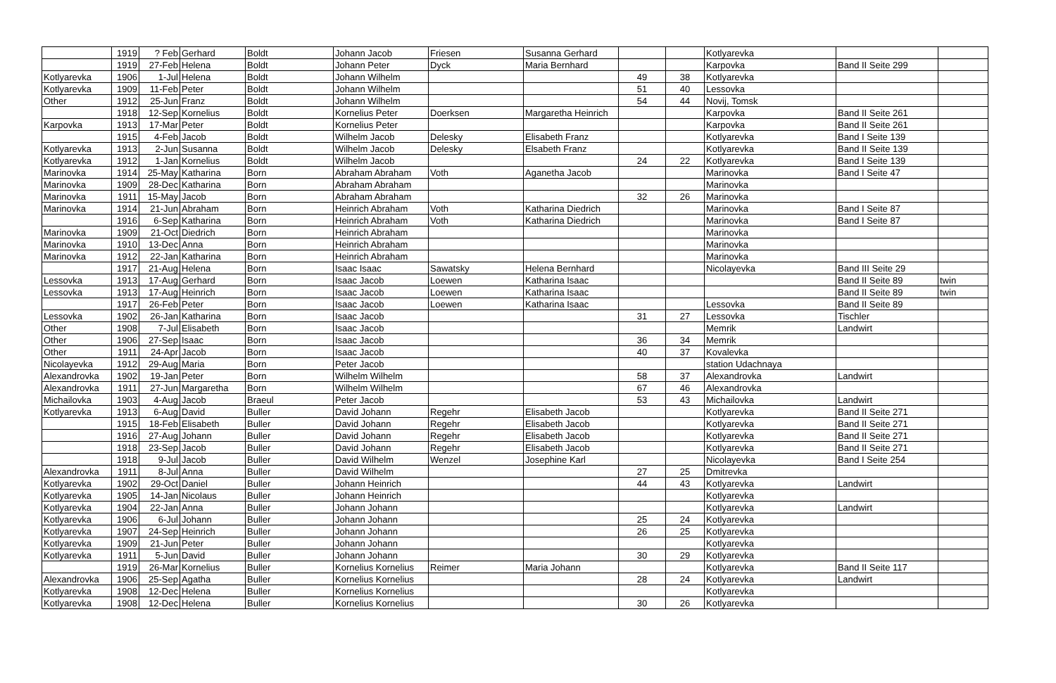| | 1919 | ? Feb | Gerhard | Boldt | Johann Jacob | Friesen | Susanna Gerhard | | | Kotlyarevka | | |
| | 1919 | 27-Feb | Helena | Boldt | Johann Peter | Dyck | Maria Bernhard | | | Karpovka | Band II Seite 299 | |
| Kotlyarevka | 1906 | 1-Jul | Helena | Boldt | Johann Wilhelm | | | 49 | 38 | Kotlyarevka | | |
| Kotlyarevka | 1909 | 11-Feb | Peter | Boldt | Johann Wilhelm | | | 51 | 40 | Lessovka | | |
| Other | 1912 | 25-Jun | Franz | Boldt | Johann Wilhelm | | | 54 | 44 | Novij, Tomsk | | |
| | 1918 | 12-Sep | Kornelius | Boldt | Kornelius Peter | Doerksen | Margaretha Heinrich | | | Karpovka | Band II Seite 261 | |
| Karpovka | 1913 | 17-Mar | Peter | Boldt | Kornelius Peter | | | | | Karpovka | Band II Seite 261 | |
| | 1915 | 4-Feb | Jacob | Boldt | Wilhelm Jacob | Delesky | Elisabeth Franz | | | Kotlyarevka | Band I Seite 139 | |
| Kotlyarevka | 1913 | 2-Jun | Susanna | Boldt | Wilhelm Jacob | Delesky | Elsabeth Franz | | | Kotlyarevka | Band II Seite 139 | |
| Kotlyarevka | 1912 | 1-Jan | Kornelius | Boldt | Wilhelm Jacob | | | 24 | 22 | Kotlyarevka | Band I Seite 139 | |
| Marinovka | 1914 | 25-May | Katharina | Born | Abraham Abraham | Voth | Aganetha Jacob | | | Marinovka | Band I Seite 47 | |
| Marinovka | 1909 | 28-Dec | Katharina | Born | Abraham Abraham | | | | | Marinovka | | |
| Marinovka | 1911 | 15-May | Jacob | Born | Abraham Abraham | | | 32 | 26 | Marinovka | | |
| Marinovka | 1914 | 21-Jun | Abraham | Born | Heinrich Abraham | Voth | Katharina Diedrich | | | Marinovka | Band I Seite 87 | |
| | 1916 | 6-Sep | Katharina | Born | Heinrich Abraham | Voth | Katharina Diedrich | | | Marinovka | Band I Seite 87 | |
| Marinovka | 1909 | 21-Oct | Diedrich | Born | Heinrich Abraham | | | | | Marinovka | | |
| Marinovka | 1910 | 13-Dec | Anna | Born | Heinrich Abraham | | | | | Marinovka | | |
| Marinovka | 1912 | 22-Jan | Katharina | Born | Heinrich Abraham | | | | | Marinovka | | |
| | 1917 | 21-Aug | Helena | Born | Isaac Isaac | Sawatsky | Helena Bernhard | | | Nicolayevka | Band III Seite 29 | |
| Lessovka | 1913 | 17-Aug | Gerhard | Born | Isaac Jacob | Loewen | Katharina Isaac | | | | Band II Seite 89 | twin |
| Lessovka | 1913 | 17-Aug | Heinrich | Born | Isaac Jacob | Loewen | Katharina Isaac | | | | Band II Seite 89 | twin |
| | 1917 | 26-Feb | Peter | Born | Isaac Jacob | Loewen | Katharina Isaac | | | Lessovka | Band II Seite 89 | |
| Lessovka | 1902 | 26-Jan | Katharina | Born | Isaac Jacob | | | 31 | 27 | Lessovka | Tischler | |
| Other | 1908 | 7-Jul | Elisabeth | Born | Isaac Jacob | | | | | Memrik | Landwirt | |
| Other | 1906 | 27-Sep | Isaac | Born | Isaac Jacob | | | 36 | 34 | Memrik | | |
| Other | 1911 | 24-Apr | Jacob | Born | Isaac Jacob | | | 40 | 37 | Kovalevka | | |
| Nicolayevka | 1912 | 29-Aug | Maria | Born | Peter Jacob | | | | | station Udachnaya | | |
| Alexandrovka | 1902 | 19-Jan | Peter | Born | Wilhelm Wilhelm | | | 58 | 37 | Alexandrovka | Landwirt | |
| Alexandrovka | 1911 | 27-Jun | Margaretha | Born | Wilhelm Wilhelm | | | 67 | 46 | Alexandrovka | | |
| Michailovka | 1903 | 4-Aug | Jacob | Braeul | Peter Jacob | | | 53 | 43 | Michailovka | Landwirt | |
| Kotlyarevka | 1913 | 6-Aug | David | Buller | David Johann | Regehr | Elisabeth Jacob | | | Kotlyarevka | Band II Seite 271 | |
| | 1915 | 18-Feb | Elisabeth | Buller | David Johann | Regehr | Elisabeth Jacob | | | Kotlyarevka | Band II Seite 271 | |
| | 1916 | 27-Aug | Johann | Buller | David Johann | Regehr | Elisabeth Jacob | | | Kotlyarevka | Band II Seite 271 | |
| | 1918 | 23-Sep | Jacob | Buller | David Johann | Regehr | Elisabeth Jacob | | | Kotlyarevka | Band II Seite 271 | |
| | 1918 | 9-Jul | Jacob | Buller | David Wilhelm | Wenzel | Josephine Karl | | | Nicolayevka | Band I Seite 254 | |
| Alexandrovka | 1911 | 8-Jul | Anna | Buller | David Wilhelm | | | 27 | 25 | Dmitrevka | | |
| Kotlyarevka | 1902 | 29-Oct | Daniel | Buller | Johann Heinrich | | | 44 | 43 | Kotlyarevka | Landwirt | |
| Kotlyarevka | 1905 | 14-Jan | Nicolaus | Buller | Johann Heinrich | | | | | Kotlyarevka | | |
| Kotlyarevka | 1904 | 22-Jan | Anna | Buller | Johann Johann | | | | | Kotlyarevka | Landwirt | |
| Kotlyarevka | 1906 | 6-Jul | Johann | Buller | Johann Johann | | | 25 | 24 | Kotlyarevka | | |
| Kotlyarevka | 1907 | 24-Sep | Heinrich | Buller | Johann Johann | | | 26 | 25 | Kotlyarevka | | |
| Kotlyarevka | 1909 | 21-Jun | Peter | Buller | Johann Johann | | | | | Kotlyarevka | | |
| Kotlyarevka | 1911 | 5-Jun | David | Buller | Johann Johann | | | 30 | 29 | Kotlyarevka | | |
| | 1919 | 26-Mar | Kornelius | Buller | Kornelius Kornelius | Reimer | Maria Johann | | | Kotlyarevka | Band II Seite 117 | |
| Alexandrovka | 1906 | 25-Sep | Agatha | Buller | Kornelius Kornelius | | | 28 | 24 | Kotlyarevka | Landwirt | |
| Kotlyarevka | 1908 | 12-Dec | Helena | Buller | Kornelius Kornelius | | | | | Kotlyarevka | | |
| Kotlyarevka | 1908 | 12-Dec | Helena | Buller | Kornelius Kornelius | | | 30 | 26 | Kotlyarevka | | |